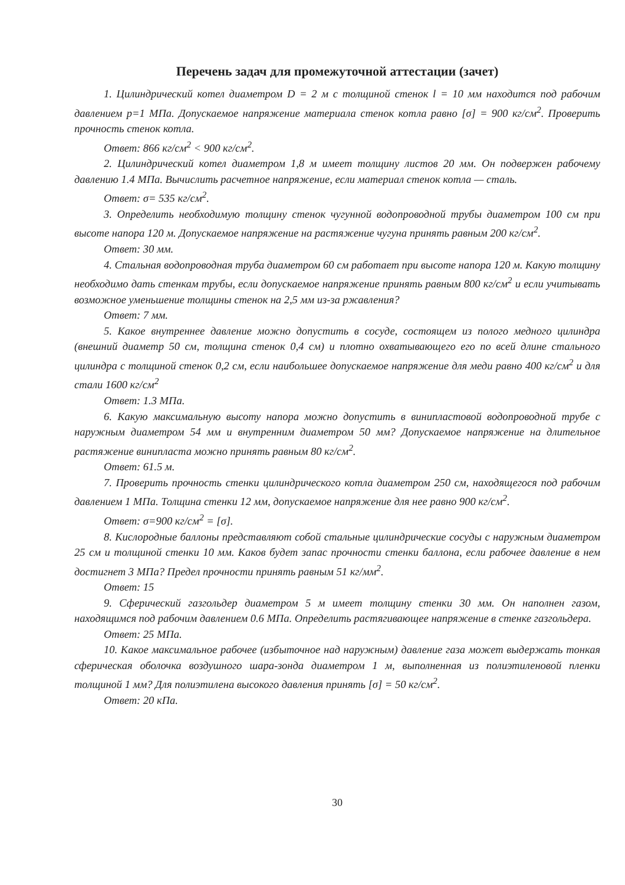Перечень задач для промежуточной аттестации (зачет)
1. Цилиндрический котел диаметром D = 2 м с толщиной стенок l = 10 мм находится под рабочим давлением p=1 МПа. Допускаемое напряжение материала стенок котла равно [σ] = 900 кг/см<sup>2</sup>. Проверить прочность стенок котла.
Ответ: 866 кг/см<sup>2</sup> < 900 кг/см<sup>2</sup>.
2. Цилиндрический котел диаметром 1,8 м имеет толщину листов 20 мм. Он подвержен рабочему давлению 1.4 МПа. Вычислить расчетное напряжение, если материал стенок котла — сталь.
Ответ: σ= 535 кг/см<sup>2</sup>.
3. Определить необходимую толщину стенок чугунной водопроводной трубы диаметром 100 см при высоте напора 120 м. Допускаемое напряжение на растяжение чугуна принять равным 200 кг/см<sup>2</sup>.
Ответ: 30 мм.
4. Стальная водопроводная труба диаметром 60 см работает при высоте напора 120 м. Какую толщину необходимо дать стенкам трубы, если допускаемое напряжение принять равным 800 кг/см<sup>2</sup> и если учитывать возможное уменьшение толщины стенок на 2,5 мм из-за ржавления?
Ответ: 7 мм.
5. Какое внутреннее давление можно допустить в сосуде, состоящем из полого медного цилиндра (внешний диаметр 50 см, толщина стенок 0,4 см) и плотно охватывающего его по всей длине стального цилиндра с толщиной стенок 0,2 см, если наибольшее допускаемое напряжение для меди равно 400 кг/см<sup>2</sup> и для стали 1600 кг/см<sup>2</sup>
Ответ: 1.3 МПа.
6. Какую максимальную высоту напора можно допустить в винипластовой водопроводной трубе с наружным диаметром 54 мм и внутренним диаметром 50 мм? Допускаемое напряжение на длительное растяжение винипласта можно принять равным 80 кг/см<sup>2</sup>.
Ответ: 61.5 м.
7. Проверить прочность стенки цилиндрического котла диаметром 250 см, находящегося под рабочим давлением 1 МПа. Толщина стенки 12 мм, допускаемое напряжение для нее равно 900 кг/см<sup>2</sup>.
Ответ: σ=900 кг/см<sup>2</sup> = [σ].
8. Кислородные баллоны представляют собой стальные цилиндрические сосуды с наружным диаметром 25 см и толщиной стенки 10 мм. Каков будет запас прочности стенки баллона, если рабочее давление в нем достигнет 3 МПа? Предел прочности принять равным 51 кг/мм<sup>2</sup>.
Ответ: 15
9. Сферический газгольдер диаметром 5 м имеет толщину стенки 30 мм. Он наполнен газом, находящимся под рабочим давлением 0.6 МПа. Определить растягивающее напряжение в стенке газгольдера.
Ответ: 25 МПа.
10. Какое максимальное рабочее (избыточное над наружным) давление газа может выдержать тонкая сферическая оболочка воздушного шара-зонда диаметром 1 м, выполненная из полиэтиленовой пленки толщиной 1 мм? Для полиэтилена высокого давления принять [σ] = 50 кг/см<sup>2</sup>.
Ответ: 20 кПа.
30